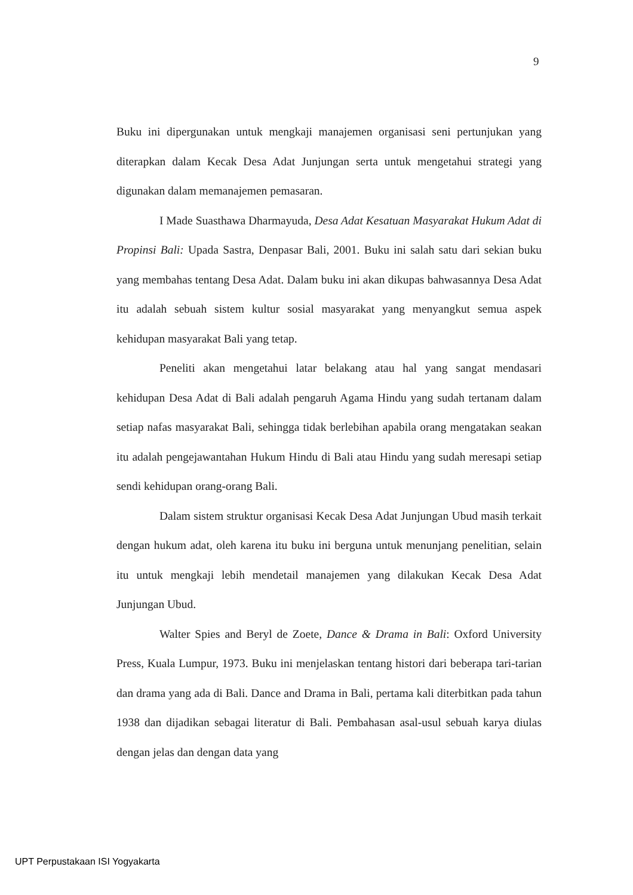9
Buku ini dipergunakan untuk mengkaji manajemen organisasi seni pertunjukan yang diterapkan dalam Kecak Desa Adat Junjungan serta untuk mengetahui strategi yang digunakan dalam memanajemen pemasaran.
I Made Suasthawa Dharmayuda, Desa Adat Kesatuan Masyarakat Hukum Adat di Propinsi Bali: Upada Sastra, Denpasar Bali, 2001. Buku ini salah satu dari sekian buku yang membahas tentang Desa Adat. Dalam buku ini akan dikupas bahwasannya Desa Adat itu adalah sebuah sistem kultur sosial masyarakat yang menyangkut semua aspek kehidupan masyarakat Bali yang tetap.
Peneliti akan mengetahui latar belakang atau hal yang sangat mendasari kehidupan Desa Adat di Bali adalah pengaruh Agama Hindu yang sudah tertanam dalam setiap nafas masyarakat Bali, sehingga tidak berlebihan apabila orang mengatakan seakan itu adalah pengejawantahan Hukum Hindu di Bali atau Hindu yang sudah meresapi setiap sendi kehidupan orang-orang Bali.
Dalam sistem struktur organisasi Kecak Desa Adat Junjungan Ubud masih terkait dengan hukum adat, oleh karena itu buku ini berguna untuk menunjang penelitian, selain itu untuk mengkaji lebih mendetail manajemen yang dilakukan Kecak Desa Adat Junjungan Ubud.
Walter Spies and Beryl de Zoete, Dance & Drama in Bali: Oxford University Press, Kuala Lumpur, 1973. Buku ini menjelaskan tentang histori dari beberapa tari-tarian dan drama yang ada di Bali. Dance and Drama in Bali, pertama kali diterbitkan pada tahun 1938 dan dijadikan sebagai literatur di Bali. Pembahasan asal-usul sebuah karya diulas dengan jelas dan dengan data yang
UPT Perpustakaan ISI Yogyakarta